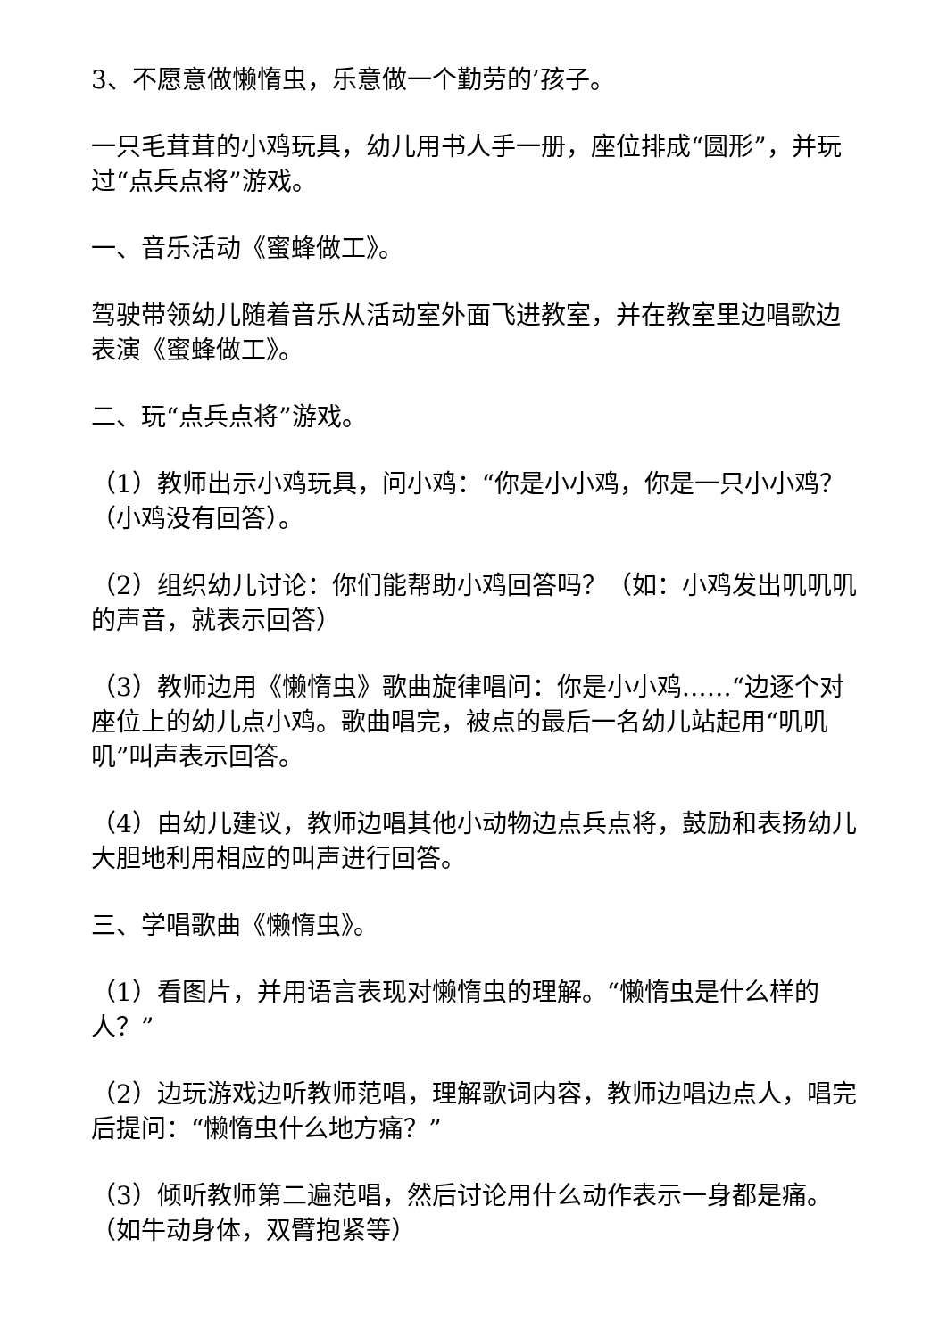3、不愿意做懒惰虫，乐意做一个勤劳的’孩子。
一只毛茸茸的小鸡玩具，幼儿用书人手一册，座位排成“圆形”，并玩过“点兵点将”游戏。
一、音乐活动《蜜蜂做工》。
驾驶带领幼儿随着音乐从活动室外面飞进教室，并在教室里边唱歌边表演《蜜蜂做工》。
二、玩“点兵点将”游戏。
（1）教师出示小鸡玩具，问小鸡：“你是小小鸡，你是一只小小鸡？（小鸡没有回答）。
（2）组织幼儿讨论：你们能帮助小鸡回答吗？（如：小鸡发出叽叽叽的声音，就表示回答）
（3）教师边用《懒惰虫》歌曲旋律唱问：你是小小鸡……“边逐个对座位上的幼儿点小鸡。歌曲唱完，被点的最后一名幼儿站起用“叽叽叽”叫声表示回答。
（4）由幼儿建议，教师边唱其他小动物边点兵点将，鼓励和表扬幼儿大胆地利用相应的叫声进行回答。
三、学唱歌曲《懒惰虫》。
（1）看图片，并用语言表现对懒惰虫的理解。“懒惰虫是什么样的人？”
（2）边玩游戏边听教师范唱，理解歌词内容，教师边唱边点人，唱完后提问：“懒惰虫什么地方痛？”
（3）倾听教师第二遍范唱，然后讨论用什么动作表示一身都是痛。（如牛动身体，双臂抱紧等）